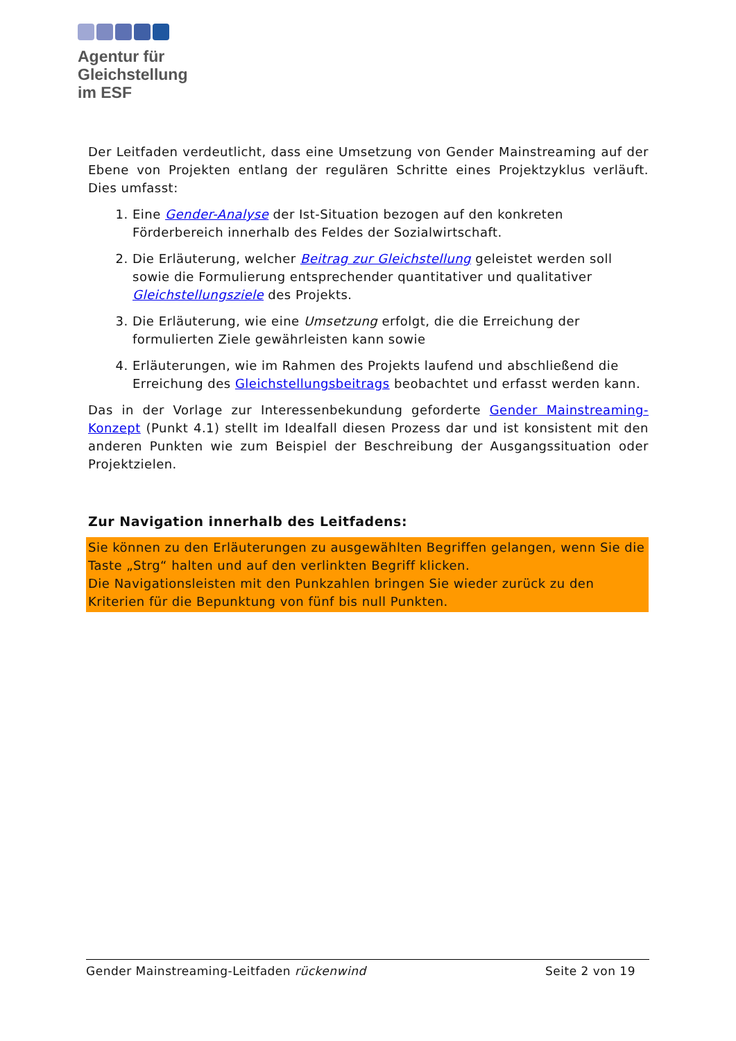Agentur für
Gleichstellung
im ESF
Der Leitfaden verdeutlicht, dass eine Umsetzung von Gender Mainstreaming auf der Ebene von Projekten entlang der regulären Schritte eines Projektzyklus verläuft. Dies umfasst:
1. Eine Gender-Analyse der Ist-Situation bezogen auf den konkreten Förderbereich innerhalb des Feldes der Sozialwirtschaft.
2. Die Erläuterung, welcher Beitrag zur Gleichstellung geleistet werden soll sowie die Formulierung entsprechender quantitativer und qualitativer Gleichstellungsziele des Projekts.
3. Die Erläuterung, wie eine Umsetzung erfolgt, die die Erreichung der formulierten Ziele gewährleisten kann sowie
4. Erläuterungen, wie im Rahmen des Projekts laufend und abschließend die Erreichung des Gleichstellungsbeitrags beobachtet und erfasst werden kann.
Das in der Vorlage zur Interessenbekundung geforderte Gender Mainstreaming-Konzept (Punkt 4.1) stellt im Idealfall diesen Prozess dar und ist konsistent mit den anderen Punkten wie zum Beispiel der Beschreibung der Ausgangssituation oder Projektzielen.
Zur Navigation innerhalb des Leitfadens:
Sie können zu den Erläuterungen zu ausgewählten Begriffen gelangen, wenn Sie die Taste „Strg“ halten und auf den verlinkten Begriff klicken.
Die Navigationsleisten mit den Punkzahlen bringen Sie wieder zurück zu den Kriterien für die Bepunktung von fünf bis null Punkten.
Gender Mainstreaming-Leitfaden rückenwind Seite 2 von 19